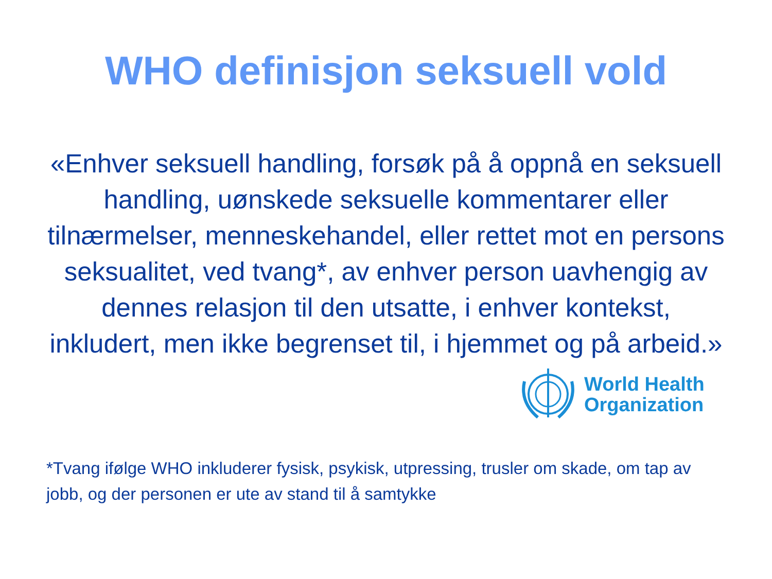WHO definisjon seksuell vold
«Enhver seksuell handling, forsøk på å oppnå en seksuell handling, uønskede seksuelle kommentarer eller tilnærmelser, menneskehandel, eller rettet mot en persons seksualitet, ved tvang*, av enhver person uavhengig av dennes relasjon til den utsatte, i enhver kontekst, inkludert, men ikke begrenset til, i hjemmet og på arbeid.»
World Health
Organization
*Tvang ifølge WHO inkluderer fysisk, psykisk, utpressing, trusler om skade, om tap av jobb, og der personen er ute av stand til å samtykke